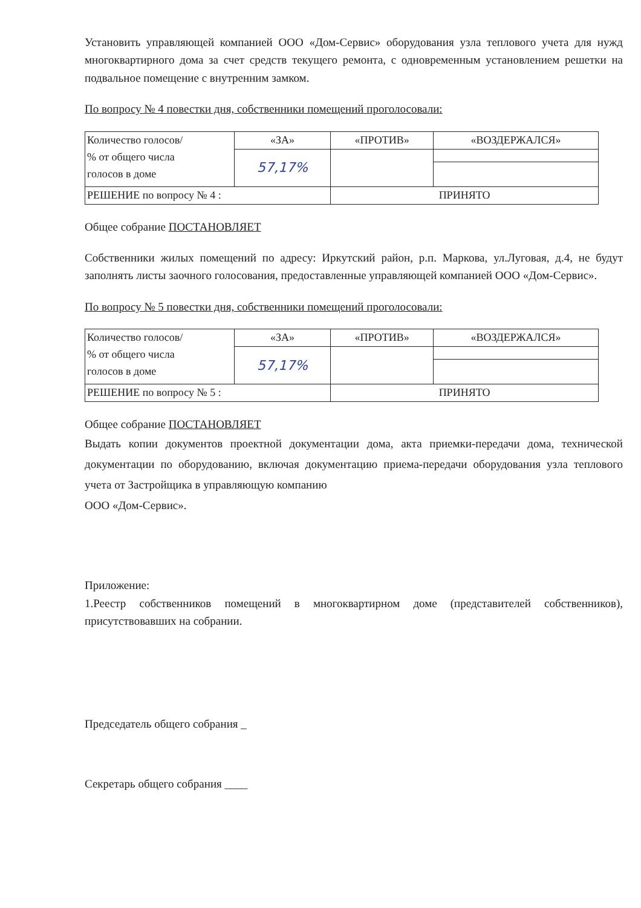Установить управляющей компанией ООО «Дом-Сервис» оборудования узла теплового учета для нужд многоквартирного дома за счет средств текущего ремонта, с одновременным установлением решетки на подвальное помещение с внутренним замком.
По вопросу № 4 повестки дня, собственники помещений проголосовали:
| Количество голосов/ % от общего числа голосов в доме | «ЗА» | «ПРОТИВ» | «ВОЗДЕРЖАЛСЯ» |
| | 57,17% | | |
| РЕШЕНИЕ по вопросу № 4 : | | ПРИНЯТО | |
Общее собрание ПОСТАНОВЛЯЕТ
Собственники жилых помещений по адресу: Иркутский район, р.п. Маркова, ул.Луговая, д.4, не будут заполнять листы заочного голосования, предоставленные управляющей компанией ООО «Дом-Сервис».
По вопросу № 5 повестки дня, собственники помещений проголосовали:
| Количество голосов/ % от общего числа голосов в доме | «ЗА» | «ПРОТИВ» | «ВОЗДЕРЖАЛСЯ» |
| | 57,17% | | |
| РЕШЕНИЕ по вопросу № 5 : | | ПРИНЯТО | |
Общее собрание ПОСТАНОВЛЯЕТ
Выдать копии документов проектной документации дома, акта приемки-передачи дома, технической документации по оборудованию, включая документацию приема-передачи оборудования узла теплового учета от Застройщика в управляющую компанию
ООО «Дом-Сервис».
Приложение:
1.Реестр собственников помещений в многоквартирном доме (представителей собственников), присутствовавших на собрании.
Председатель общего собрания _
Секретарь общего собрания ____